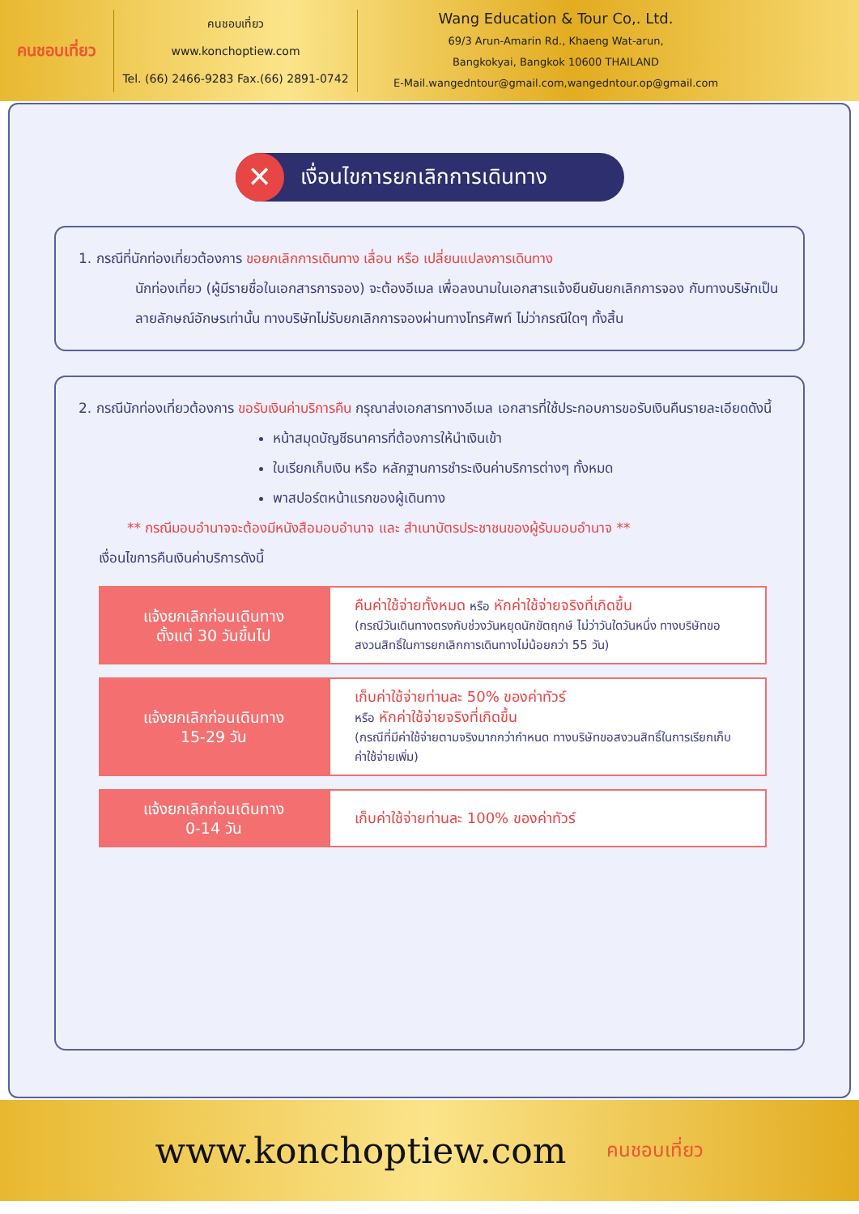คนชอบเที่ยว
คนชอบเที่ยว
www.konchoptiew.com
Tel. (66) 2466-9283 Fax.(66) 2891-0742
Wang Education & Tour Co,. Ltd.
69/3 Arun-Amarin Rd., Khaeng Wat-arun,
Bangkokyai, Bangkok 10600 THAILAND
E-Mail.wangedntour@gmail.com,wangedntour.op@gmail.com
✕ เงื่อนไขการยกเลิกการเดินทาง
1. กรณีที่นักท่องเที่ยวต้องการ ขอยกเลิกการเดินทาง เลื่อน หรือ เปลี่ยนแปลงการเดินทาง
นักท่องเที่ยว (ผู้มีรายชื่อในเอกสารการจอง) จะต้องอีเมล เพื่อลงนามในเอกสารแจ้งยืนยันยกเลิกการจอง กับทางบริษัทเป็นลายลักษณ์อักษรเท่านั้น ทางบริษัทไม่รับยกเลิกการจองผ่านทางโทรศัพท์ ไม่ว่ากรณีใดๆ ทั้งสิ้น
2. กรณีนักท่องเที่ยวต้องการ ขอรับเงินค่าบริการคืน กรุณาส่งเอกสารทางอีเมล เอกสารที่ใช้ประกอบการขอรับเงินคืนรายละเอียดดังนี้
หน้าสมุดบัญชีธนาคารที่ต้องการให้นำเงินเข้า
ใบเรียกเก็บเงิน หรือ หลักฐานการชำระเงินค่าบริการต่างๆ ทั้งหมด
พาสปอร์ตหน้าแรกของผู้เดินทาง
** กรณีมอบอำนาจจะต้องมีหนังสือมอบอำนาจ และ สำเนาบัตรประชาชนของผู้รับมอบอำนาจ **
เงื่อนไขการคืนเงินค่าบริการดังนี้
| แจ้งยกเลิกก่อนเดินทาง ตั้งแต่ 30 วันขึ้นไป | คืนค่าใช้จ่ายทั้งหมด หรือ หักค่าใช้จ่ายจริงที่เกิดขึ้น (กรณีวันเดินทางตรงกับช่วงวันหยุดนักขัตฤกษ์ ไม่ว่าวันใดวันหนึ่ง ทางบริษัทขอสงวนสิทธิ์ในการยกเลิกการเดินทางไม่น้อยกว่า 55 วัน) |
| แจ้งยกเลิกก่อนเดินทาง 15-29 วัน | เก็บค่าใช้จ่ายท่านละ 50% ของค่าทัวร์ หรือ หักค่าใช้จ่ายจริงที่เกิดขึ้น (กรณีที่มีค่าใช้จ่ายตามจริงมากกว่ากำหนด ทางบริษัทขอสงวนสิทธิ์ในการเรียกเก็บค่าใช้จ่ายเพิ่ม) |
| แจ้งยกเลิกก่อนเดินทาง 0-14 วัน | เก็บค่าใช้จ่ายท่านละ 100% ของค่าทัวร์ |
www.konchoptiew.com คนชอบเที่ยว